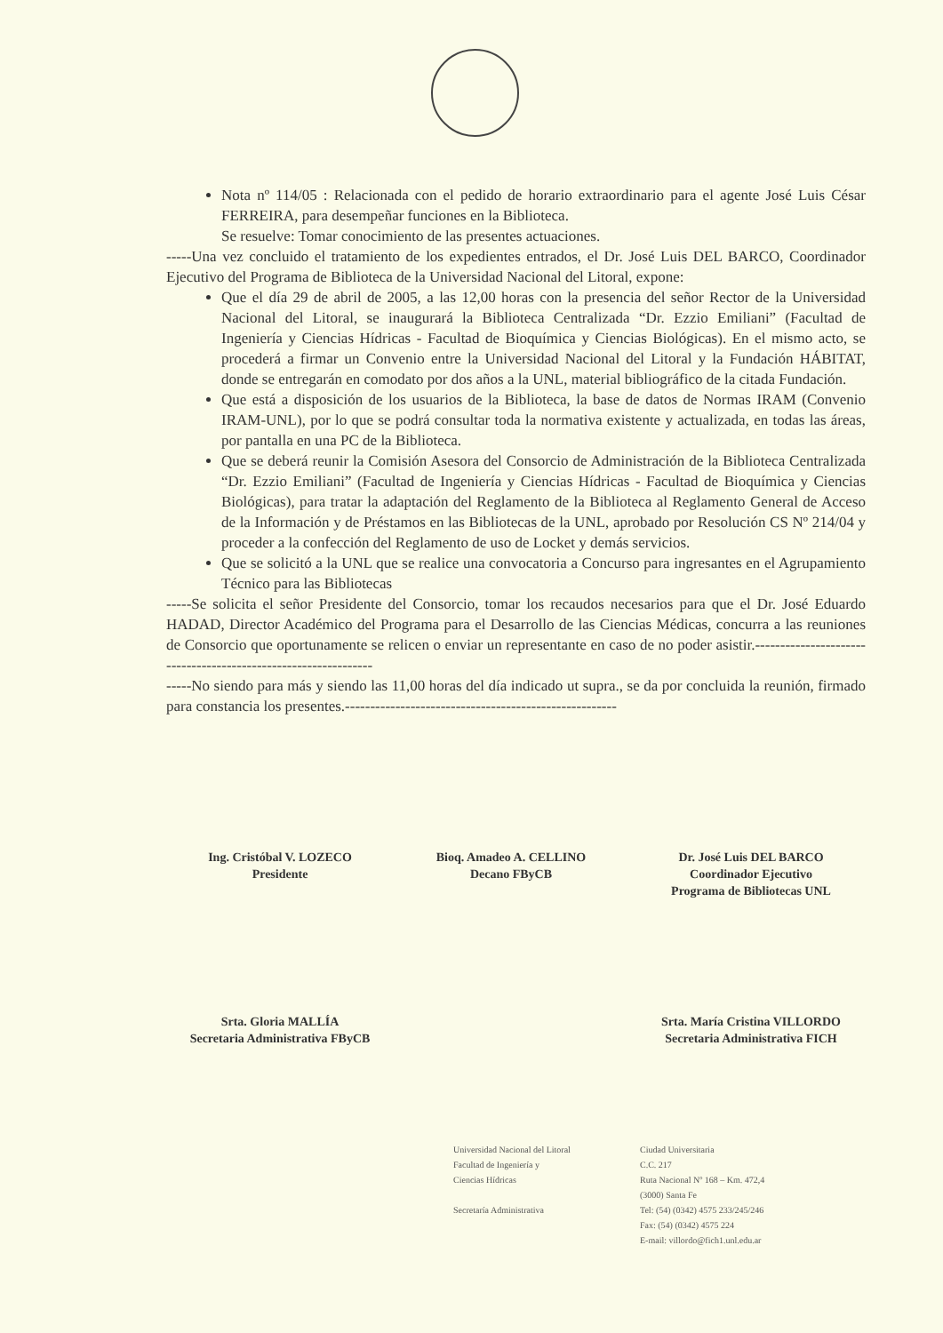Nota nº 114/05 : Relacionada con el pedido de horario extraordinario para el agente José Luis César FERREIRA, para desempeñar funciones en la Biblioteca.
Se resuelve: Tomar conocimiento de las presentes actuaciones.
-----Una vez concluido el tratamiento de los expedientes entrados, el Dr. José Luis DEL BARCO, Coordinador Ejecutivo del Programa de Biblioteca de la Universidad Nacional del Litoral, expone:
Que el día 29 de abril de 2005, a las 12,00 horas con la presencia del señor Rector de la Universidad Nacional del Litoral, se inaugurará la Biblioteca Centralizada “Dr. Ezzio Emiliani” (Facultad de Ingeniería y Ciencias Hídricas - Facultad de Bioquímica y Ciencias Biológicas). En el mismo acto, se procederá a firmar un Convenio entre la Universidad Nacional del Litoral y la Fundación HÁBITAT, donde se entregarán en comodato por dos años a la UNL, material bibliográfico de la citada Fundación.
Que está a disposición de los usuarios de la Biblioteca, la base de datos de Normas IRAM (Convenio IRAM-UNL), por lo que se podrá consultar toda la normativa existente y actualizada, en todas las áreas, por pantalla en una PC de la Biblioteca.
Que se deberá reunir la Comisión Asesora del Consorcio de Administración de la Biblioteca Centralizada “Dr. Ezzio Emiliani” (Facultad de Ingeniería y Ciencias Hídricas - Facultad de Bioquímica y Ciencias Biológicas), para tratar la adaptación del Reglamento de la Biblioteca al Reglamento General de Acceso de la Información y de Préstamos en las Bibliotecas de la UNL, aprobado por Resolución CS Nº 214/04 y proceder a la confección del Reglamento de uso de Locket y demás servicios.
Que se solicitó a la UNL que se realice una convocatoria a Concurso para ingresantes en el Agrupamiento Técnico para las Bibliotecas
-----Se solicita el señor Presidente del Consorcio, tomar los recaudos necesarios para que el Dr. José Eduardo HADAD, Director Académico del Programa para el Desarrollo de las Ciencias Médicas, concurra a las reuniones de Consorcio que oportunamente se relicen o enviar un representante en caso de no poder asistir.---------------------------------------------------------------
-----No siendo para más y siendo las 11,00 horas del día indicado ut supra., se da por concluida la reunión, firmado para constancia los presentes.------------------------------------------------------
Ing. Cristóbal V. LOZECO
Presidente
Bioq. Amadeo A. CELLINO
Decano FByCB
Dr. José Luis DEL BARCO
Coordinador Ejecutivo
Programa de Bibliotecas UNL
Srta. Gloria MALLÍA
Secretaria Administrativa FByCB
Srta. María Cristina VILLORDO
Secretaria Administrativa FICH
Universidad Nacional del Litoral
Facultad de Ingeniería y
Ciencias Hídricas
Secretaría Administrativa
Ciudad Universitaria
C.C. 217
Ruta Nacional Nº 168 – Km. 472,4
(3000) Santa Fe
Tel: (54) (0342) 4575 233/245/246
Fax: (54) (0342) 4575 224
E-mail: villordo@fich1.unl.edu.ar